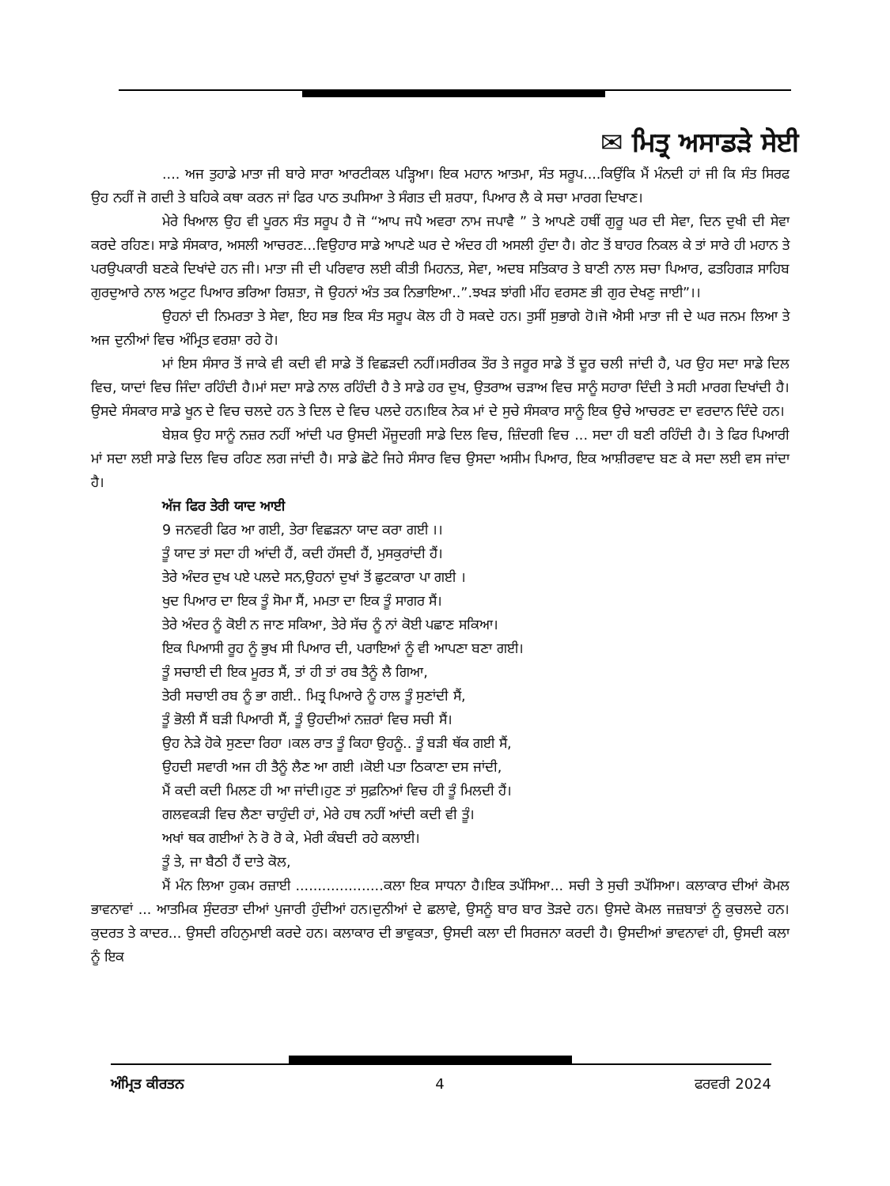✉ ਮਿਤ੍ਰ ਅਸਾਡੜੇ ਸੇਈ
.... ਅਜ ਤੁਹਾਡੇ ਮਾਤਾ ਜੀ ਬਾਰੇ ਸਾਰਾ ਆਰਟੀਕਲ ਪੜ੍ਹਿਆ। ਇਕ ਮਹਾਨ ਆਤਮਾ, ਸੰਤ ਸਰੂਪ....ਕਿਉਂਕਿ ਮੈਂ ਮੰਨਦੀ ਹਾਂ ਜੀ ਕਿ ਸੰਤ ਸਿਰਫ ਉਹ ਨਹੀਂ ਜੋ ਗਦੀ ਤੇ ਬਹਿਕੇ ਕਥਾ ਕਰਨ ਜਾਂ ਫਿਰ ਪਾਠ ਤਪਸਿਆ ਤੇ ਸੰਗਤ ਦੀ ਸ਼ਰਧਾ, ਪਿਆਰ ਲੈ ਕੇ ਸਚਾ ਮਾਰਗ ਦਿਖਾਣ।
ਮੇਰੇ ਖਿਆਲ ਉਹ ਵੀ ਪੂਰਨ ਸੰਤ ਸਰੂਪ ਹੈ ਜੋ “ਆਪ ਜਪੈ ਅਵਰਾ ਨਾਮ ਜਪਾਵੈ ” ਤੇ ਆਪਣੇ ਹਥੀਂ ਗੁਰੂ ਘਰ ਦੀ ਸੇਵਾ, ਦਿਨ ਦੁਖੀ ਦੀ ਸੇਵਾ ਕਰਦੇ ਰਹਿਣ। ਸਾਡੇ ਸੰਸਕਾਰ, ਅਸਲੀ ਆਚਰਣ...ਵਿਉਹਾਰ ਸਾਡੇ ਆਪਣੇ ਘਰ ਦੇ ਅੰਦਰ ਹੀ ਅਸਲੀ ਹੁੰਦਾ ਹੈ। ਗੇਟ ਤੋਂ ਬਾਹਰ ਨਿਕਲ ਕੇ ਤਾਂ ਸਾਰੇ ਹੀ ਮਹਾਨ ਤੇ ਪਰਉਪਕਾਰੀ ਬਣਕੇ ਦਿਖਾਂਦੇ ਹਨ ਜੀ। ਮਾਤਾ ਜੀ ਦੀ ਪਰਿਵਾਰ ਲਈ ਕੀਤੀ ਮਿਹਨਤ, ਸੇਵਾ, ਅਦਬ ਸਤਿਕਾਰ ਤੇ ਬਾਣੀ ਨਾਲ ਸਚਾ ਪਿਆਰ, ਫਤਹਿਗੜ ਸਾਹਿਬ ਗੁਰਦੁਆਰੇ ਨਾਲ ਅਟੁਟ ਪਿਆਰ ਭਰਿਆ ਰਿਸ਼ਤਾ, ਜੋ ਉਹਨਾਂ ਅੰਤ ਤਕ ਨਿਭਾਇਆ..”.ਝਖੜ ਝਾਂਗੀ ਮੀਂਹ ਵਰਸਣ ਭੀ ਗੁਰ ਦੇਖਣੁ ਜਾਈ”।।
ਉਹਨਾਂ ਦੀ ਨਿਮਰਤਾ ਤੇ ਸੇਵਾ, ਇਹ ਸਭ ਇਕ ਸੰਤ ਸਰੂਪ ਕੋਲ ਹੀ ਹੋ ਸਕਦੇ ਹਨ। ਤੁਸੀਂ ਸੁਭਾਗੇ ਹੋ।ਜੋ ਐਸੀ ਮਾਤਾ ਜੀ ਦੇ ਘਰ ਜਨਮ ਲਿਆ ਤੇ ਅਜ ਦੁਨੀਆਂ ਵਿਚ ਅੰਮ੍ਰਿਤ ਵਰਸ਼ਾ ਰਹੇ ਹੋ।
ਮਾਂ ਇਸ ਸੰਸਾਰ ਤੋਂ ਜਾਕੇ ਵੀ ਕਦੀ ਵੀ ਸਾਡੇ ਤੋਂ ਵਿਛੜਦੀ ਨਹੀਂ।ਸਰੀਰਕ ਤੌਰ ਤੇ ਜਰੂਰ ਸਾਡੇ ਤੋਂ ਦੂਰ ਚਲੀ ਜਾਂਦੀ ਹੈ, ਪਰ ਉਹ ਸਦਾ ਸਾਡੇ ਦਿਲ ਵਿਚ, ਯਾਦਾਂ ਵਿਚ ਜਿੰਦਾ ਰਹਿੰਦੀ ਹੈ।ਮਾਂ ਸਦਾ ਸਾਡੇ ਨਾਲ ਰਹਿੰਦੀ ਹੈ ਤੇ ਸਾਡੇ ਹਰ ਦੁਖ, ਉਤਰਾਅ ਚੜਾਅ ਵਿਚ ਸਾਨੂੰ ਸਹਾਰਾ ਦਿੰਦੀ ਤੇ ਸਹੀ ਮਾਰਗ ਦਿਖਾਂਦੀ ਹੈ।ਉਸਦੇ ਸੰਸਕਾਰ ਸਾਡੇ ਖੂਨ ਦੇ ਵਿਚ ਚਲਦੇ ਹਨ ਤੇ ਦਿਲ ਦੇ ਵਿਚ ਪਲਦੇ ਹਨ।ਇਕ ਨੇਕ ਮਾਂ ਦੇ ਸੁਚੇ ਸੰਸਕਾਰ ਸਾਨੂੰ ਇਕ ਉਚੇ ਆਚਰਣ ਦਾ ਵਰਦਾਨ ਦਿੰਦੇ ਹਨ।
ਬੇਸ਼ਕ ਉਹ ਸਾਨੂੰ ਨਜ਼ਰ ਨਹੀਂ ਆਂਦੀ ਪਰ ਉਸਦੀ ਮੌਜੂਦਗੀ ਸਾਡੇ ਦਿਲ ਵਿਚ, ਜ਼ਿੰਦਗੀ ਵਿਚ ... ਸਦਾ ਹੀ ਬਣੀ ਰਹਿੰਦੀ ਹੈ। ਤੇ ਫਿਰ ਪਿਆਰੀ ਮਾਂ ਸਦਾ ਲਈ ਸਾਡੇ ਦਿਲ ਵਿਚ ਰਹਿਣ ਲਗ ਜਾਂਦੀ ਹੈ। ਸਾਡੇ ਛੋਟੇ ਜਿਹੇ ਸੰਸਾਰ ਵਿਚ ਉਸਦਾ ਅਸੀਮ ਪਿਆਰ, ਇਕ ਆਸ਼ੀਰਵਾਦ ਬਣ ਕੇ ਸਦਾ ਲਈ ਵਸ ਜਾਂਦਾ ਹੈ।
ਅੱਜ ਫਿਰ ਤੇਰੀ ਯਾਦ ਆਈ
9 ਜਨਵਰੀ ਫਿਰ ਆ ਗਈ, ਤੇਰਾ ਵਿਛੜਨਾ ਯਾਦ ਕਰਾ ਗਈ ।।
ਤੂੰ ਯਾਦ ਤਾਂ ਸਦਾ ਹੀ ਆਂਦੀ ਹੈਂ, ਕਦੀ ਹੱਸਦੀ ਹੈਂ, ਮੁਸਕੁਰਾਂਦੀ ਹੈਂ।
ਤੇਰੇ ਅੰਦਰ ਦੁਖ ਪਏ ਪਲਦੇ ਸਨ,ਉਹਨਾਂ ਦੁਖਾਂ ਤੋਂ ਛੁਟਕਾਰਾ ਪਾ ਗਈ ।
ਖੁਦ ਪਿਆਰ ਦਾ ਇਕ ਤੂੰ ਸੋਮਾ ਸੈਂ, ਮਮਤਾ ਦਾ ਇਕ ਤੂੰ ਸਾਗਰ ਸੈਂ।
ਤੇਰੇ ਅੰਦਰ ਨੂੰ ਕੋਈ ਨ ਜਾਣ ਸਕਿਆ, ਤੇਰੇ ਸੱਚ ਨੂੰ ਨਾਂ ਕੋਈ ਪਛਾਣ ਸਕਿਆ।
ਇਕ ਪਿਆਸੀ ਰੂਹ ਨੂੰ ਭੁਖ ਸੀ ਪਿਆਰ ਦੀ, ਪਰਾਇਆਂ ਨੂੰ ਵੀ ਆਪਣਾ ਬਣਾ ਗਈ।
ਤੂੰ ਸਚਾਈ ਦੀ ਇਕ ਮੂਰਤ ਸੈਂ, ਤਾਂ ਹੀ ਤਾਂ ਰਬ ਤੈਨੂੰ ਲੈ ਗਿਆ,
ਤੇਰੀ ਸਚਾਈ ਰਬ ਨੂੰ ਭਾ ਗਈ.. ਮਿਤ੍ਰ ਪਿਆਰੇ ਨੂੰ ਹਾਲ ਤੂੰ ਸੁਣਾਂਦੀ ਸੈਂ,
ਤੂੰ ਭੋਲੀ ਸੈਂ ਬੜੀ ਪਿਆਰੀ ਸੈਂ, ਤੂੰ ਉਹਦੀਆਂ ਨਜ਼ਰਾਂ ਵਿਚ ਸਚੀ ਸੈਂ।
ਉਹ ਨੇੜੇ ਹੋਕੇ ਸੁਣਦਾ ਰਿਹਾ ।ਕਲ ਰਾਤ ਤੂੰ ਕਿਹਾ ਉਹਨੂੰ.. ਤੂੰ ਬੜੀ ਥੱਕ ਗਈ ਸੈਂ,
ਉਹਦੀ ਸਵਾਰੀ ਅਜ ਹੀ ਤੈਨੂੰ ਲੈਣ ਆ ਗਈ ।ਕੋਈ ਪਤਾ ਠਿਕਾਣਾ ਦਸ ਜਾਂਦੀ,
ਮੈਂ ਕਦੀ ਕਦੀ ਮਿਲਣ ਹੀ ਆ ਜਾਂਦੀ।ਹੁਣ ਤਾਂ ਸੁਫ਼ਨਿਆਂ ਵਿਚ ਹੀ ਤੂੰ ਮਿਲਦੀ ਹੈਂ।
ਗਲਵਕੜੀ ਵਿਚ ਲੈਣਾ ਚਾਹੁੰਦੀ ਹਾਂ, ਮੇਰੇ ਹਥ ਨਹੀਂ ਆਂਦੀ ਕਦੀ ਵੀ ਤੂੰ।
ਅਖਾਂ ਥਕ ਗਈਆਂ ਨੇ ਰੋ ਰੋ ਕੇ, ਮੇਰੀ ਕੰਬਦੀ ਰਹੇ ਕਲਾਈ।
ਤੂੰ ਤੇ, ਜਾ ਬੈਠੀ ਹੈਂ ਦਾਤੇ ਕੋਲ,
ਮੈਂ ਮੰਨ ਲਿਆ ਹੁਕਮ ਰਜ਼ਾਈ ....................ਕਲਾ ਇਕ ਸਾਧਨਾ ਹੈ।ਇਕ ਤਪੱਸਿਆ... ਸਚੀ ਤੇ ਸੁਚੀ ਤਪੱਸਿਆ। ਕਲਾਕਾਰ ਦੀਆਂ ਕੋਮਲ ਭਾਵਨਾਵਾਂ ... ਆਤਮਿਕ ਸੁੰਦਰਤਾ ਦੀਆਂ ਪੁਜਾਰੀ ਹੁੰਦੀਆਂ ਹਨ।ਦੁਨੀਆਂ ਦੇ ਛਲਾਵੇ, ਉਸਨੂੰ ਬਾਰ ਬਾਰ ਤੋੜਦੇ ਹਨ। ਉਸਦੇ ਕੋਮਲ ਜਜ਼ਬਾਤਾਂ ਨੂੰ ਕੁਚਲਦੇ ਹਨ।ਕੁਦਰਤ ਤੇ ਕਾਦਰ... ਉਸਦੀ ਰਹਿਨੁਮਾਈ ਕਰਦੇ ਹਨ। ਕਲਾਕਾਰ ਦੀ ਭਾਵੁਕਤਾ, ਉਸਦੀ ਕਲਾ ਦੀ ਸਿਰਜਨਾ ਕਰਦੀ ਹੈ। ਉਸਦੀਆਂ ਭਾਵਨਾਵਾਂ ਹੀ, ਉਸਦੀ ਕਲਾ ਨੂੰ ਇਕ
ਅੰਮ੍ਰਿਤ ਕੀਰਤਨ 4 ਫਰਵਰੀ 2024